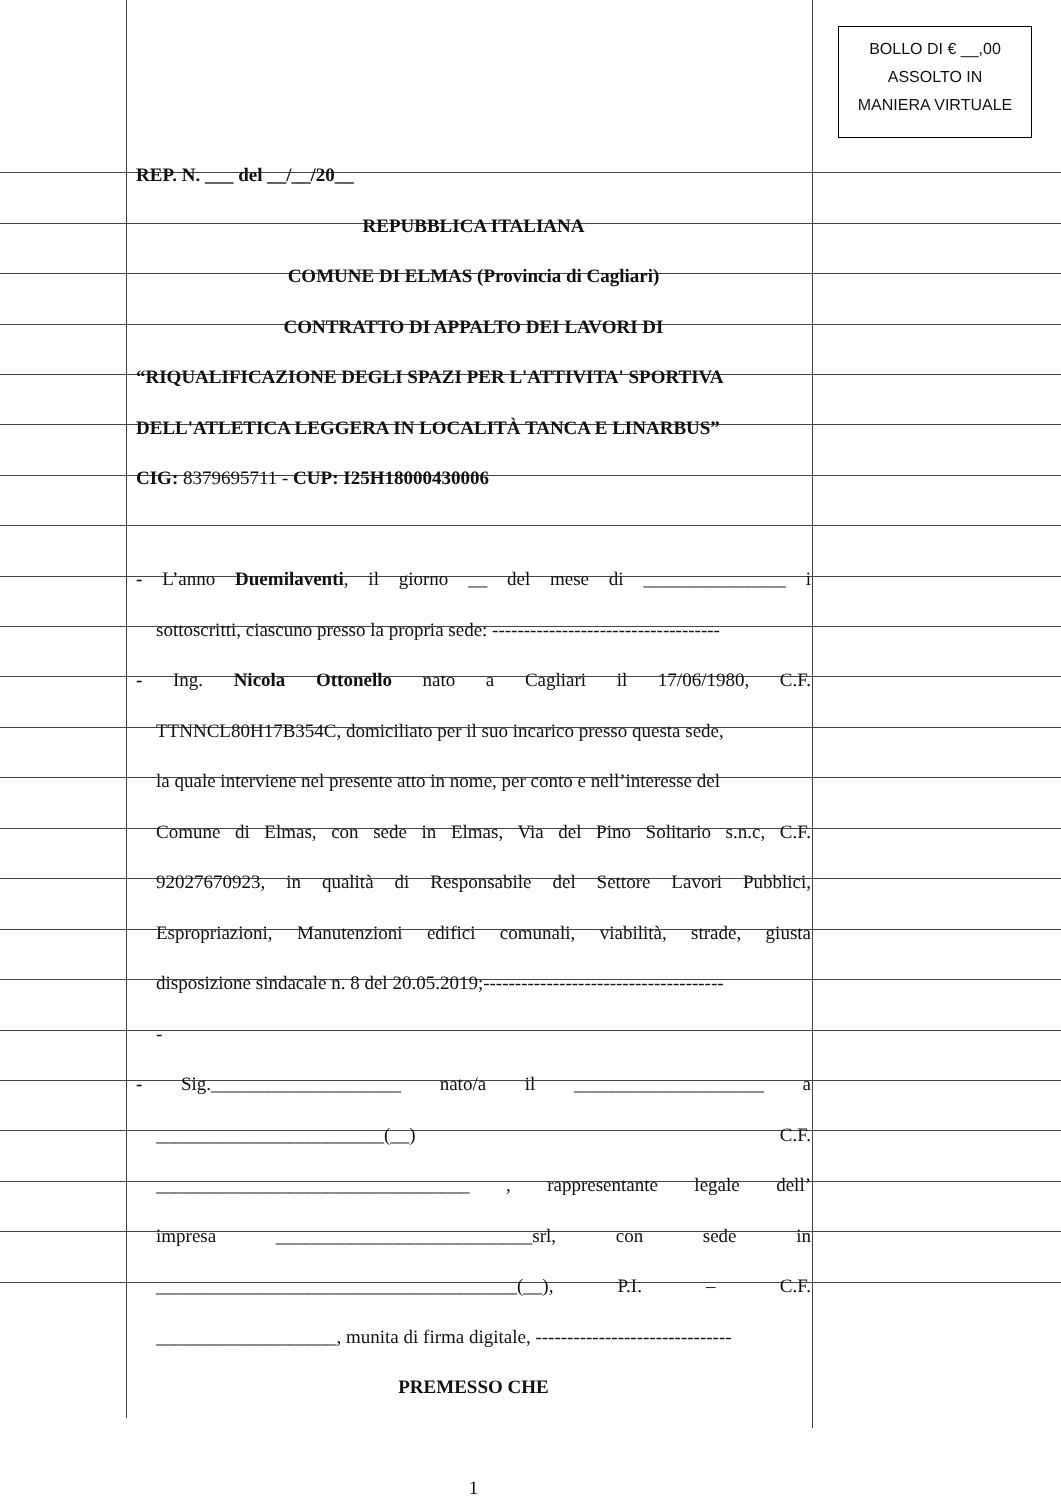BOLLO DI € __,00
ASSOLTO IN
MANIERA VIRTUALE
REP. N. ___ del __/__/20__
REPUBBLICA ITALIANA
COMUNE DI ELMAS (Provincia di Cagliari)
CONTRATTO DI APPALTO DEI LAVORI DI
“RIQUALIFICAZIONE DEGLI SPAZI PER L'ATTIVITA' SPORTIVA
DELL'ATLETICA LEGGERA IN LOCALITÀ TANCA E LINARBUS”
CIG: 8379695711 - CUP: I25H18000430006
- L’anno Duemilaventi, il giorno __ del mese di _______________ i
sottoscritti, ciascuno presso la propria sede: ------------------------------------
- Ing. Nicola Ottonello nato a Cagliari il 17/06/1980, C.F.
TTNNCL80H17B354C, domiciliato per il suo incarico presso questa sede,
la quale interviene nel presente atto in nome, per conto e nell’interesse del
Comune di Elmas, con sede in Elmas, Via del Pino Solitario s.n.c, C.F.
92027670923, in qualità di Responsabile del Settore Lavori Pubblici,
Espropriazioni, Manutenzioni edifici comunali, viabilità, strade, giusta
disposizione sindacale n. 8 del 20.05.2019;--------------------------------------
-
- Sig.____________________ nato/a il ____________________ a
________________________(__) C.F.
_________________________________ , rappresentante legale dell’
impresa ___________________________srl, con sede in
______________________________________(__), P.I. – C.F.
___________________, munita di firma digitale, -------------------------------
PREMESSO CHE
1